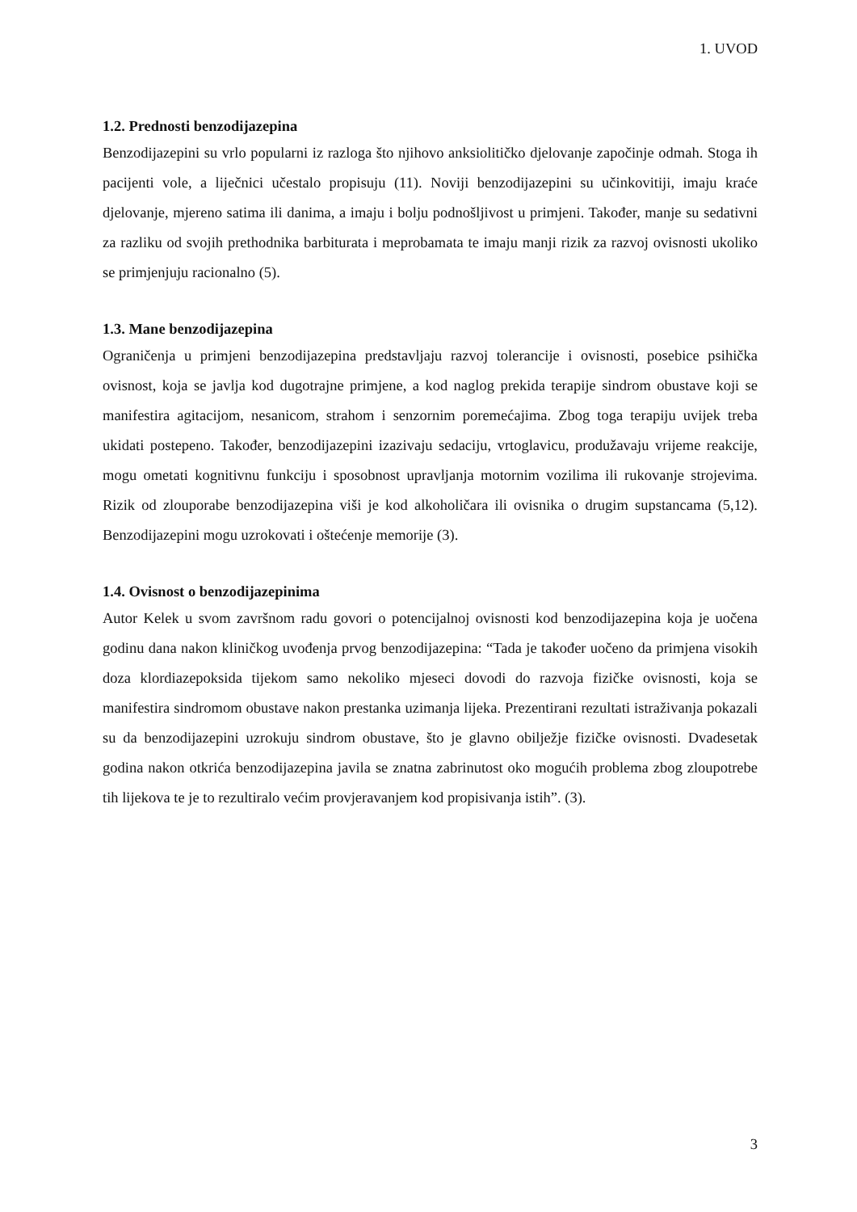1. UVOD
1.2. Prednosti benzodijazepina
Benzodijazepini su vrlo popularni iz razloga što njihovo anksiolitičko djelovanje započinje odmah. Stoga ih pacijenti vole, a liječnici učestalo propisuju (11). Noviji benzodijazepini su učinkovitiji, imaju kraće djelovanje, mjereno satima ili danima, a imaju i bolju podnošljivost u primjeni. Također, manje su sedativni za razliku od svojih prethodnika barbiturata i meprobamata te imaju manji rizik za razvoj ovisnosti ukoliko se primjenjuju racionalno (5).
1.3. Mane benzodijazepina
Ograničenja u primjeni benzodijazepina predstavljaju razvoj tolerancije i ovisnosti, posebice psihička ovisnost, koja se javlja kod dugotrajne primjene, a kod naglog prekida terapije sindrom obustave koji se manifestira agitacijom, nesanicom, strahom i senzornim poremećajima. Zbog toga terapiju uvijek treba ukidati postepeno. Također, benzodijazepini izazivaju sedaciju, vrtoglavicu, produžavaju vrijeme reakcije, mogu ometati kognitivnu funkciju i sposobnost upravljanja motornim vozilima ili rukovanje strojevima. Rizik od zlouporabe benzodijazepina viši je kod alkoholičara ili ovisnika o drugim supstancama (5,12). Benzodijazepini mogu uzrokovati i oštećenje memorije (3).
1.4. Ovisnost o benzodijazepinima
Autor Kelek u svom završnom radu govori o potencijalnoj ovisnosti kod benzodijazepina koja je uočena godinu dana nakon kliničkog uvođenja prvog benzodijazepina: “Tada je također uočeno da primjena visokih doza klordiazepoksida tijekom samo nekoliko mjeseci dovodi do razvoja fizičke ovisnosti, koja se manifestira sindromom obustave nakon prestanka uzimanja lijeka. Prezentirani rezultati istraživanja pokazali su da benzodijazepini uzrokuju sindrom obustave, što je glavno obilježje fizičke ovisnosti. Dvadesetak godina nakon otkrića benzodijazepina javila se znatna zabrinutost oko mogućih problema zbog zloupotrebe tih lijekova te je to rezultiralo većim provjeravanjem kod propisivanja istih”. (3).
3